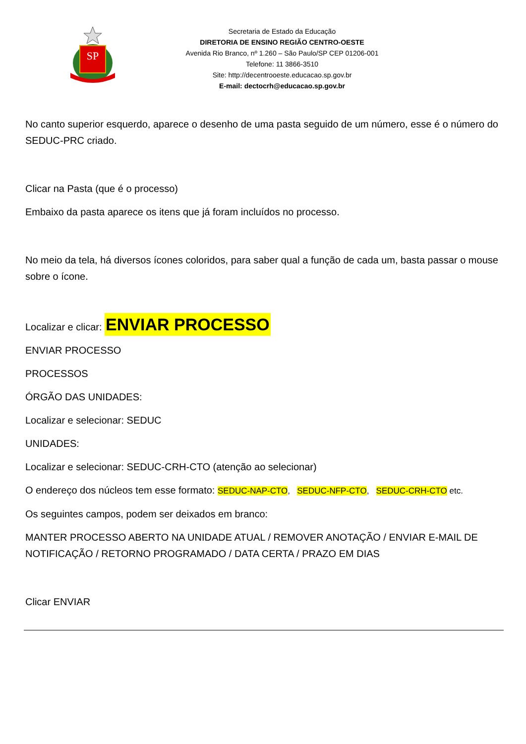SP
Secretaria de Estado da Educação
DIRETORIA DE ENSINO REGIÃO CENTRO-OESTE
Avenida Rio Branco, nº 1.260 – São Paulo/SP CEP 01206-001
Telefone: 11 3866-3510
Site: http://decentrooeste.educacao.sp.gov.br
E-mail: dectocrh@educacao.sp.gov.br
No canto superior esquerdo, aparece o desenho de uma pasta seguido de um número, esse é o número do SEDUC-PRC criado.
Clicar na Pasta (que é o processo)
Embaixo da pasta aparece os itens que já foram incluídos no processo.
No meio da tela, há diversos ícones coloridos, para saber qual a função de cada um, basta passar o mouse sobre o ícone.
Localizar e clicar: ENVIAR PROCESSO
ENVIAR PROCESSO
PROCESSOS
ÓRGÃO DAS UNIDADES:
Localizar e selecionar: SEDUC
UNIDADES:
Localizar e selecionar: SEDUC-CRH-CTO (atenção ao selecionar)
O endereço dos núcleos tem esse formato: SEDUC-NAP-CTO, SEDUC-NFP-CTO, SEDUC-CRH-CTO etc.
Os seguintes campos, podem ser deixados em branco:
MANTER PROCESSO ABERTO NA UNIDADE ATUAL / REMOVER ANOTAÇÃO / ENVIAR E-MAIL DE NOTIFICAÇÃO / RETORNO PROGRAMADO / DATA CERTA / PRAZO EM DIAS
Clicar ENVIAR